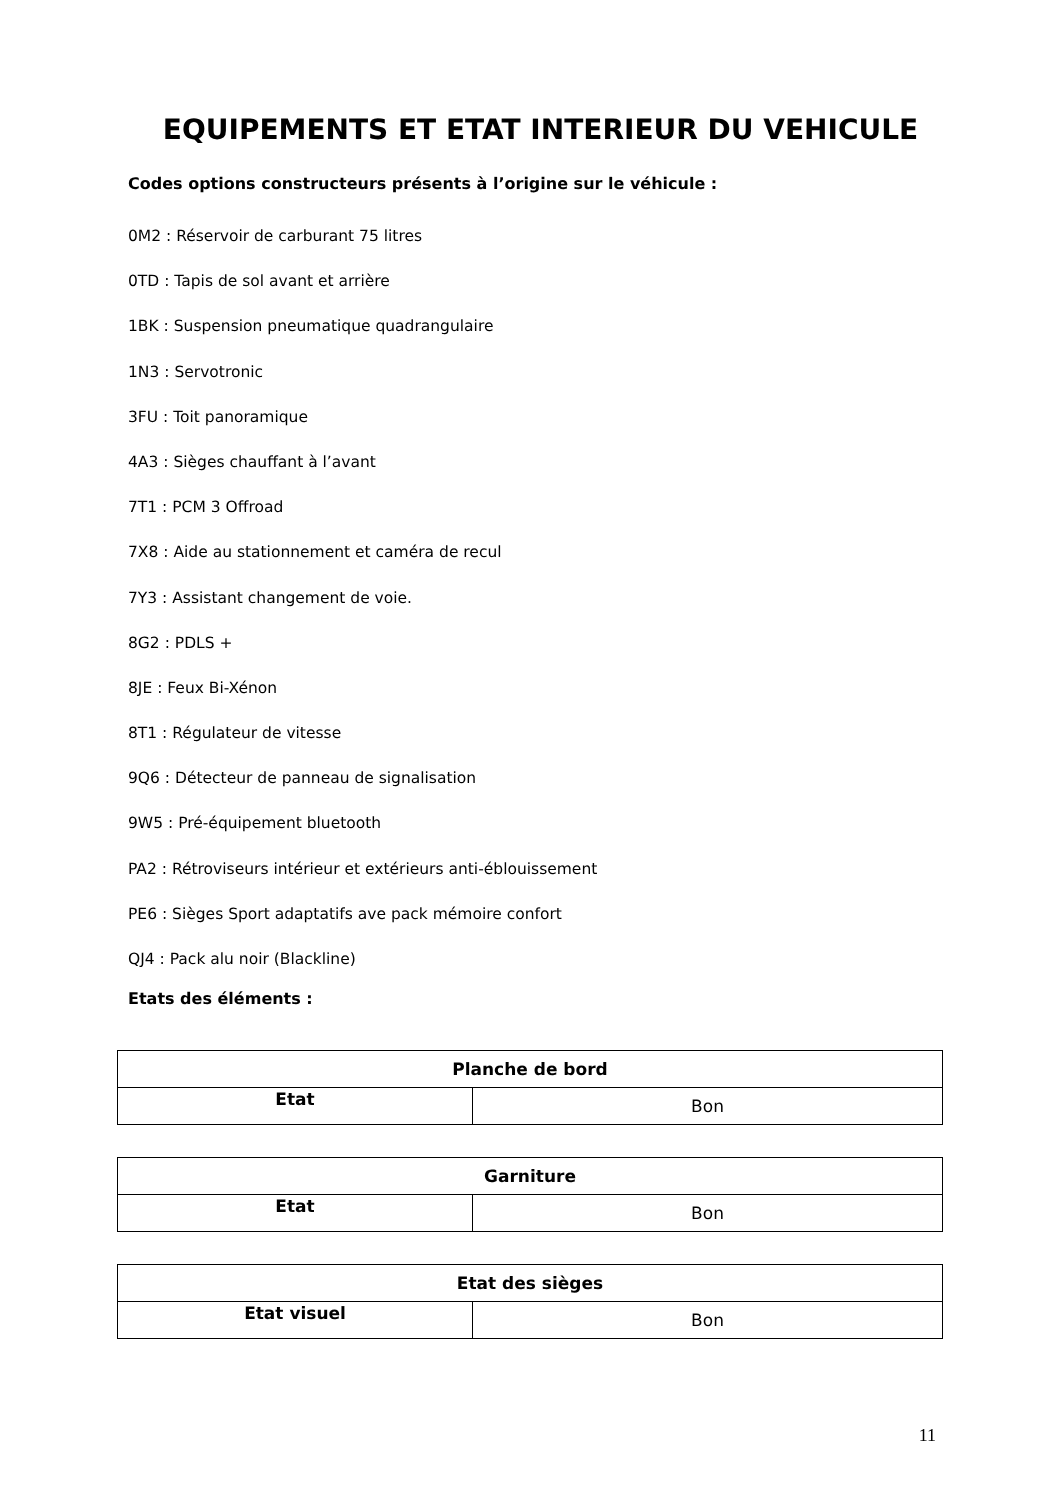EQUIPEMENTS ET ETAT INTERIEUR DU VEHICULE
Codes options constructeurs présents à l’origine sur le véhicule :
0M2 : Réservoir de carburant 75 litres
0TD : Tapis de sol avant et arrière
1BK : Suspension pneumatique quadrangulaire
1N3 : Servotronic
3FU : Toit panoramique
4A3 : Sièges chauffant à l’avant
7T1 : PCM 3 Offroad
7X8 : Aide au stationnement et caméra de recul
7Y3 : Assistant changement de voie.
8G2 : PDLS +
8JE : Feux Bi-Xénon
8T1 : Régulateur de vitesse
9Q6 : Détecteur de panneau de signalisation
9W5 : Pré-équipement bluetooth
PA2 : Rétroviseurs intérieur et extérieurs anti-éblouissement
PE6 : Sièges Sport adaptatifs ave pack mémoire confort
QJ4 : Pack alu noir (Blackline)
Etats des éléments :
| Planche de bord | |
| --- | --- |
| Etat | Bon |
| Garniture | |
| --- | --- |
| Etat | Bon |
| Etat des sièges | |
| --- | --- |
| Etat visuel | Bon |
11